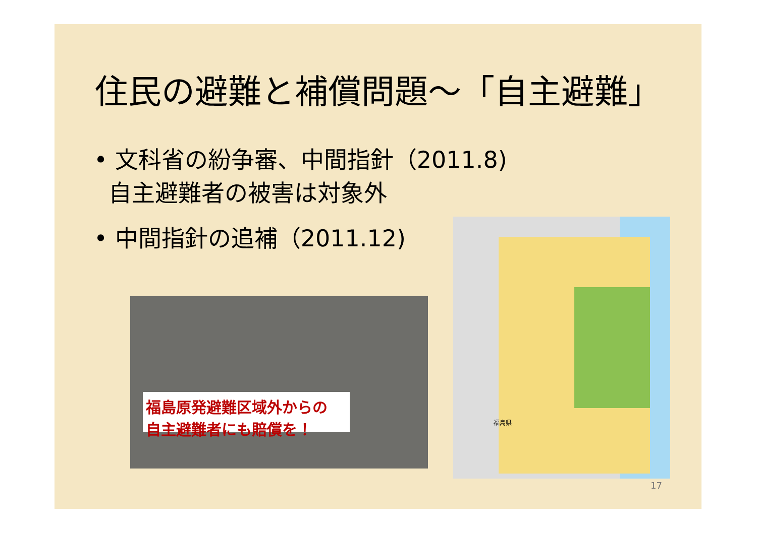住民の避難と補償問題～「自主避難」
• 文科省の紛争審、中間指針（2011.8)
自主避難者の被害は対象外
• 中間指針の追補（2011.12)
福島原発避難区域外からの 自主避難者にも賠償を！
福島県
17